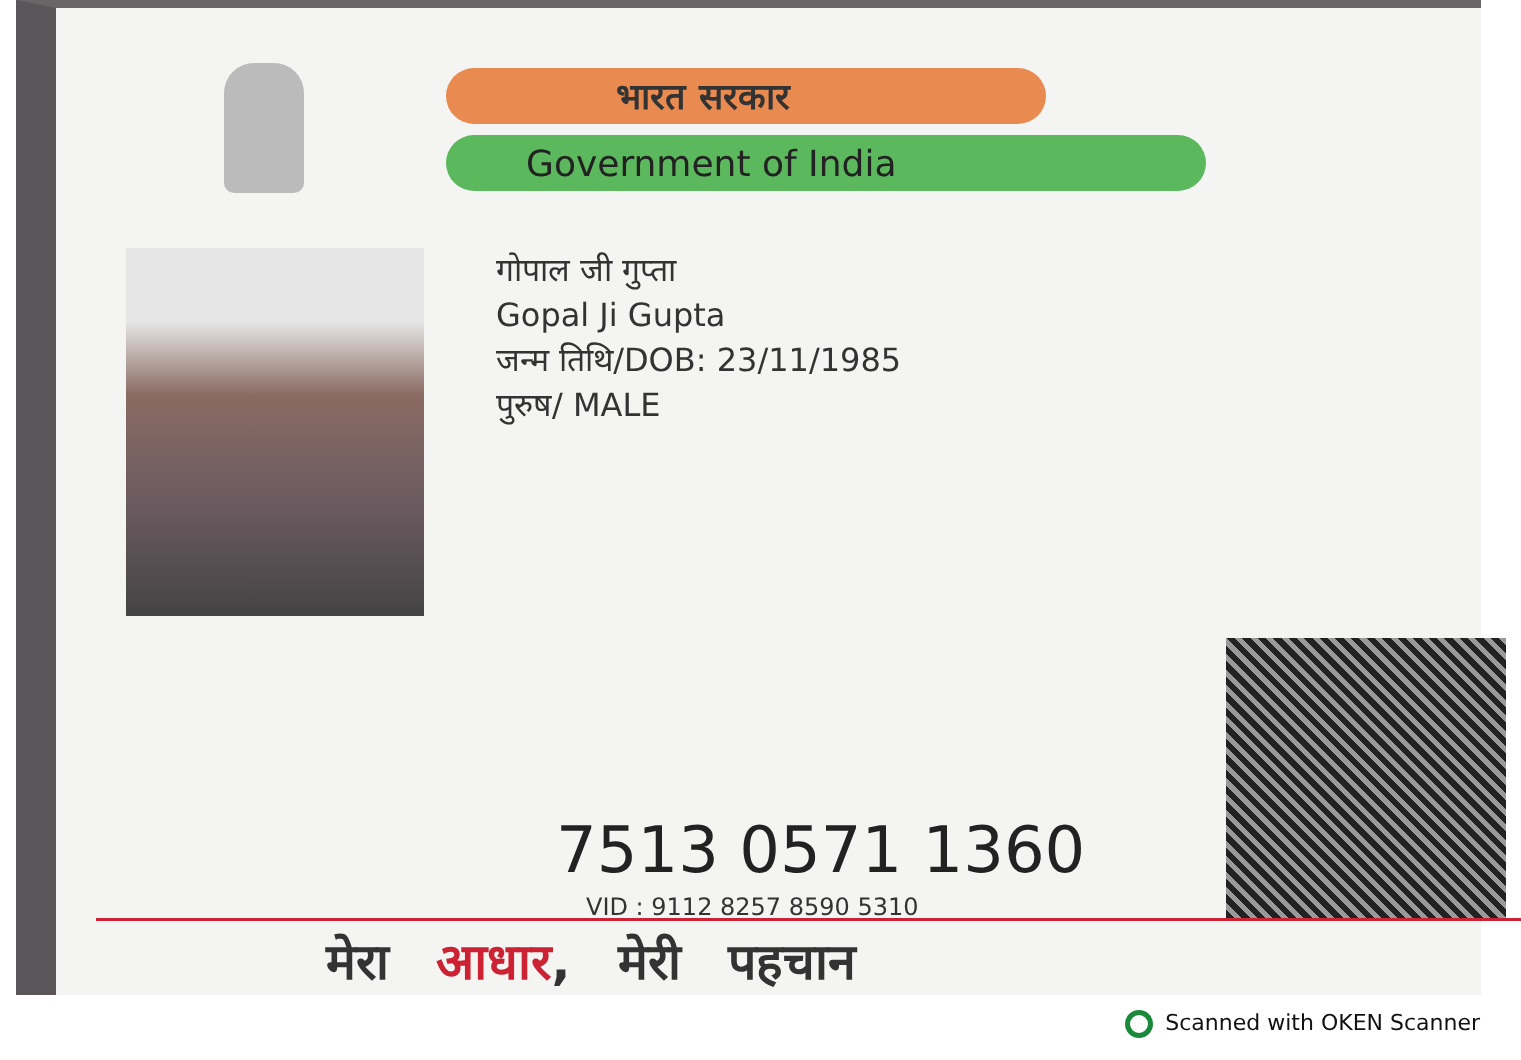भारत सरकार
Government of India
गोपाल जी गुप्ता
Gopal Ji Gupta
जन्म तिथि/DOB: 23/11/1985
पुरुष/ MALE
7513 0571 1360
VID : 9112 8257 8590 5310
मेरा आधार, मेरी पहचान
Scanned with OKEN Scanner